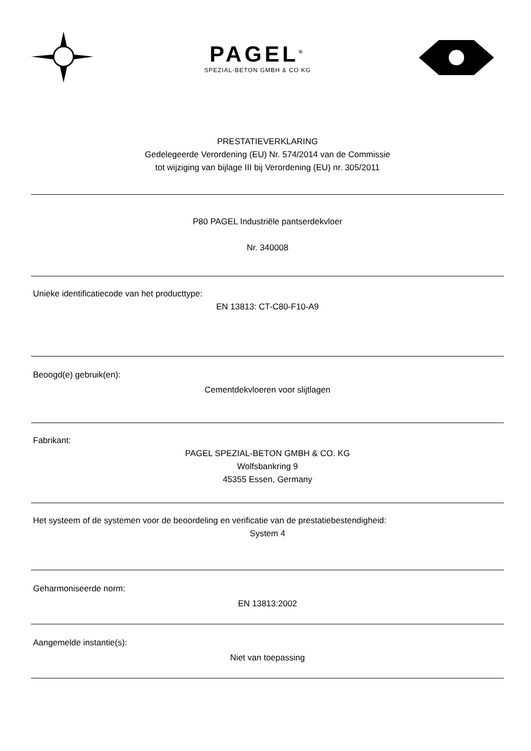PAGEL<sup>®</sup>
SPEZIAL-BETON GMBH & CO KG
PRESTATIEVERKLARING
Gedelegeerde Verordening (EU) Nr. 574/2014 van de Commissie
tot wijziging van bijlage III bij Verordening (EU) nr. 305/2011
P80 PAGEL Industriële pantserdekvloer
Nr. 340008
Unieke identificatiecode van het producttype:
EN 13813: CT-C80-F10-A9
Beoogd(e) gebruik(en):
Cementdekvloeren voor slijtlagen
Fabrikant:
PAGEL SPEZIAL-BETON GMBH & CO. KG
Wolfsbankring 9
45355 Essen, Germany
Het systeem of de systemen voor de beoordeling en verificatie van de prestatiebestendigheid:
System 4
Geharmoniseerde norm:
EN 13813:2002
Aangemelde instantie(s):
Niet van toepassing